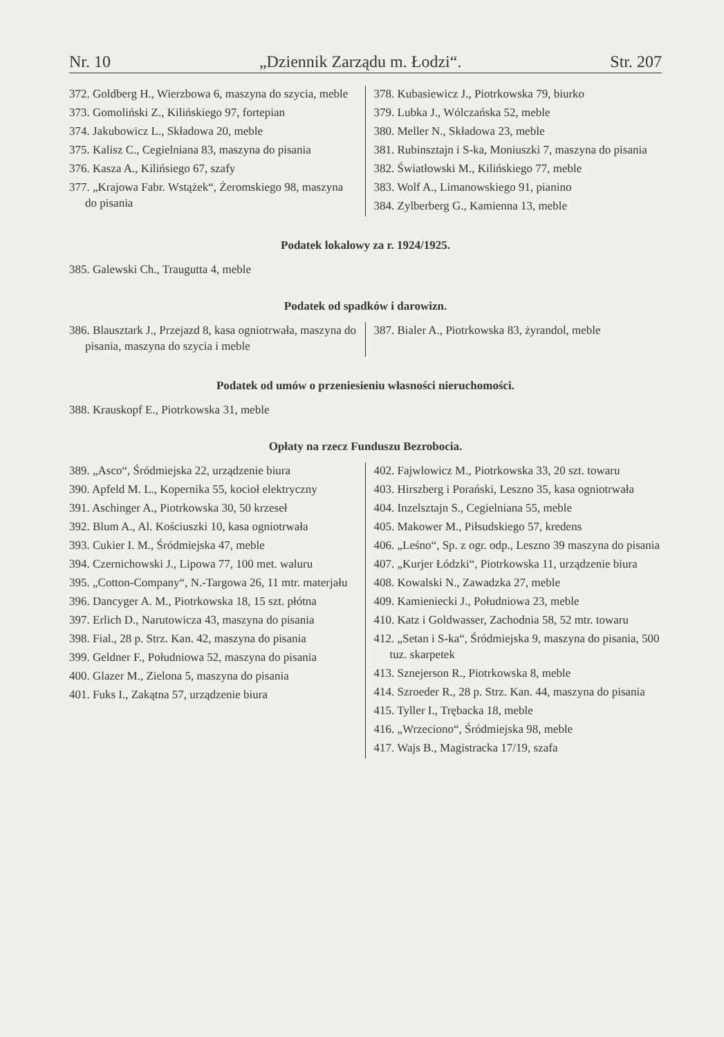Nr. 10 „Dziennik Zarządu m. Łodzi“. Str. 207
372. Goldberg H., Wierzbowa 6, maszyna do szycia, meble
373. Gomoliński Z., Kilińskiego 97, fortepian
374. Jakubowicz L., Składowa 20, meble
375. Kalisz C., Cegielniana 83, maszyna do pisania
376. Kasza A., Kilińsiego 67, szafy
377. „Krajowa Fabr. Wstążek“, Żeromskiego 98, maszyna do pisania
378. Kubasiewicz J., Piotrkowska 79, biurko
379. Lubka J., Wólczańska 52, meble
380. Meller N., Składowa 23, meble
381. Rubinsztajn i S-ka, Moniuszki 7, maszyna do pisania
382. Światłowski M., Kilińskiego 77, meble
383. Wolf A., Limanowskiego 91, pianino
384. Zylberberg G., Kamienna 13, meble
Podatek lokalowy za r. 1924/1925.
385. Galewski Ch., Traugutta 4, meble
Podatek od spadków i darowizn.
386. Blausztark J., Przejazd 8, kasa ogniotrwała, maszyna do pisania, maszyna do szycia i meble
387. Bialer A., Piotrkowska 83, żyrandol, meble
Podatek od umów o przeniesieniu własności nieruchomości.
388. Krauskopf E., Piotrkowska 31, meble
Opłaty na rzecz Funduszu Bezrobocia.
389. „Asco“, Śródmiejska 22, urządzenie biura
390. Apfeld M. L., Kopernika 55, kocioł elektryczny
391. Aschinger A., Piotrkowska 30, 50 krzeseł
392. Blum A., Al. Kościuszki 10, kasa ogniotrwała
393. Cukier I. M., Śródmiejska 47, meble
394. Czernichowski J., Lipowa 77, 100 met. waluru
395. „Cotton-Company“, N.-Targowa 26, 11 mtr. materjału
396. Dancyger A. M., Piotrkowska 18, 15 szt. płótna
397. Erlich D., Narutowicza 43, maszyna do pisania
398. Fial., 28 p. Strz. Kan. 42, maszyna do pisania
399. Geldner F., Południowa 52, maszyna do pisania
400. Glazer M., Zielona 5, maszyna do pisania
401. Fuks I., Zakątna 57, urządzenie biura
402. Fajwlowicz M., Piotrkowska 33, 20 szt. towaru
403. Hirszberg i Porański, Leszno 35, kasa ogniotrwała
404. Inzelsztajn S., Cegielniana 55, meble
405. Makower M., Piłsudskiego 57, kredens
406. „Leśno“, Sp. z ogr. odp., Leszno 39 maszyna do pisania
407. „Kurjer Łódzki“, Piotrkowska 11, urządzenie biura
408. Kowalski N., Zawadzka 27, meble
409. Kamieniecki J., Południowa 23, meble
410. Katz i Goldwasser, Zachodnia 58, 52 mtr. towaru
412. „Setan i S-ka“, Śródmiejska 9, maszyna do pisania, 500 tuz. skarpetek
413. Sznejerson R., Piotrkowska 8, meble
414. Szroeder R., 28 p. Strz. Kan. 44, maszyna do pisania
415. Tyller I., Trębacka 18, meble
416. „Wrzeciono“, Śródmiejska 98, meble
417. Wajs B., Magistracka 17/19, szafa